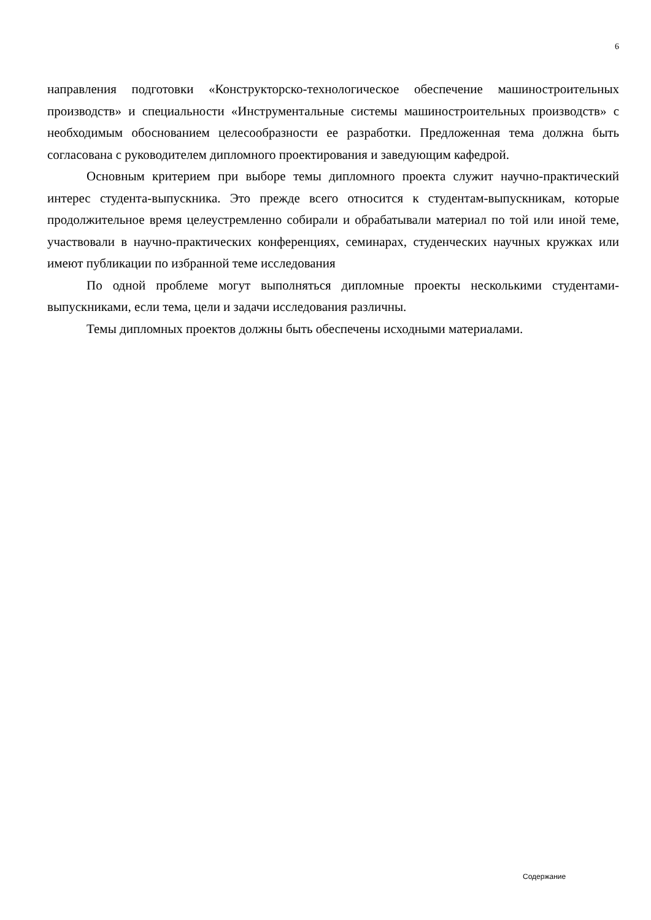6
направления подготовки «Конструкторско-технологическое обеспечение машиностроительных производств» и специальности «Инструментальные системы машиностроительных производств» с необходимым обоснованием целесообразности ее разработки. Предложенная тема должна быть согласована с руководителем дипломного проектирования и заведующим кафедрой.
Основным критерием при выборе темы дипломного проекта служит научно-практический интерес студента-выпускника. Это прежде всего относится к студентам-выпускникам, которые продолжительное время целеустремленно собирали и обрабатывали материал по той или иной теме, участвовали в научно-практических конференциях, семинарах, студенческих научных кружках или имеют публикации по избранной теме исследования
По одной проблеме могут выполняться дипломные проекты несколькими студентами-выпускниками, если тема, цели и задачи исследования различны.
Темы дипломных проектов должны быть обеспечены исходными материалами.
Содержание